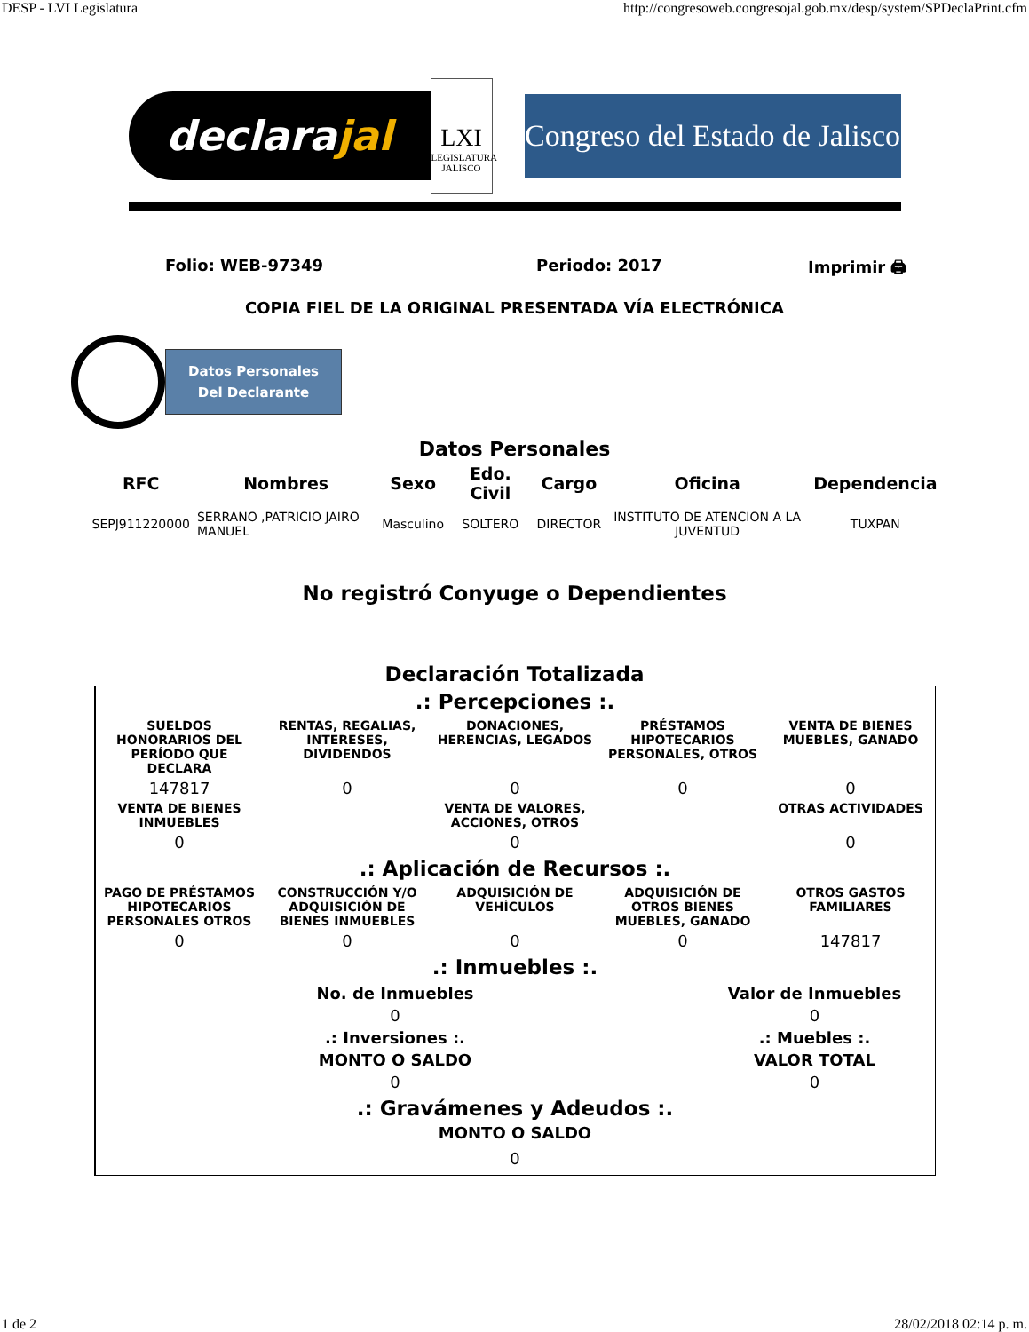DESP - LVI Legislatura http://congresoweb.congresojal.gob.mx/desp/system/SPDeclaPrint.cfm
declara jal
LXI
LEGISLATURA JALISCO
Congreso del Estado de Jalisco
Folio: WEB-97349 Periodo: 2017 Imprimir 🖨
COPIA FIEL DE LA ORIGINAL PRESENTADA VÍA ELECTRÓNICA
Datos Personales
Del Declarante
Datos Personales
| RFC | Nombres | Sexo | Edo. Civil | Cargo | Oficina | Dependencia |
| --- | --- | --- | --- | --- | --- | --- |
| SEPJ911220000 | SERRANO ,PATRICIO JAIRO MANUEL | Masculino | SOLTERO | DIRECTOR | INSTITUTO DE ATENCION A LA JUVENTUD | TUXPAN |
No registró Conyuge o Dependientes
Declaración Totalizada
.: Percepciones :.
| SUELDOS HONORARIOS DEL PERÍODO QUE DECLARA | RENTAS, REGALIAS, INTERESES, DIVIDENDOS | DONACIONES, HERENCIAS, LEGADOS | PRÉSTAMOS HIPOTECARIOS PERSONALES, OTROS | VENTA DE BIENES MUEBLES, GANADO |
| --- | --- | --- | --- | --- |
| 147817 | 0 | 0 | 0 | 0 |
| VENTA DE BIENES INMUEBLES | | VENTA DE VALORES, ACCIONES, OTROS | | OTRAS ACTIVIDADES |
| 0 | | 0 | | 0 |
.: Aplicación de Recursos :.
| PAGO DE PRÉSTAMOS HIPOTECARIOS PERSONALES OTROS | CONSTRUCCIÓN Y/O ADQUISICIÓN DE BIENES INMUEBLES | ADQUISICIÓN DE VEHÍCULOS | ADQUISICIÓN DE OTROS BIENES MUEBLES, GANADO | OTROS GASTOS FAMILIARES |
| --- | --- | --- | --- | --- |
| 0 | 0 | 0 | 0 | 147817 |
.: Inmuebles :.
| No. de Inmuebles | Valor de Inmuebles |
| --- | --- |
| 0 | 0 |
| .: Inversiones :. | .: Muebles :. |
| MONTO O SALDO | VALOR TOTAL |
| 0 | 0 |
.: Gravámenes y Adeudos :.
MONTO O SALDO
0
1 de 2 28/02/2018 02:14 p. m.